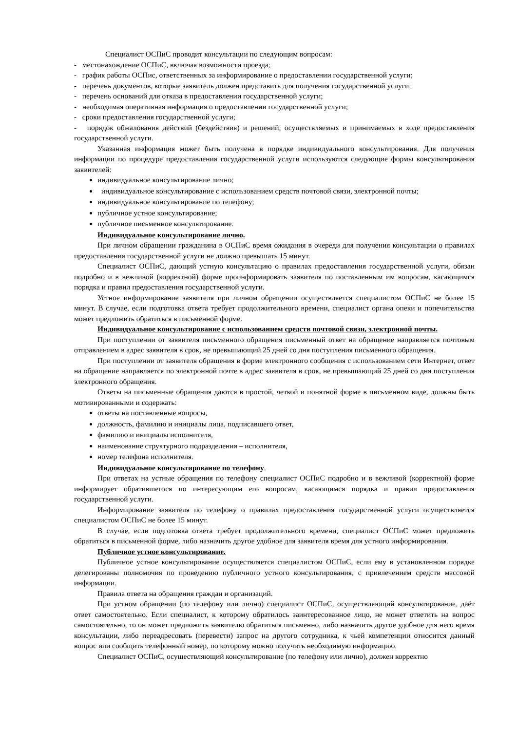Специалист ОСПиС проводит консультации по следующим вопросам:
- местонахождение ОСПиС, включая возможности проезда;
- график работы ОСПис, ответственных за информирование о предоставлении государственной услуги;
- перечень документов, которые заявитель должен представить для получения государственной услуги;
- перечень оснований для отказа в предоставлении государственной услуги;
- необходимая оперативная информация о предоставлении государственной услуги;
- сроки предоставления государственной услуги;
- порядок обжалования действий (бездействия) и решений, осуществляемых и принимаемых в ходе предоставления государственной услуги.
Указанная информация может быть получена в порядке индивидуального консультирования. Для получения информации по процедуре предоставления государственной услуги используются следующие формы консультирования заявителей:
индивидуальное консультирование лично;
индивидуальное консультирование с использованием средств почтовой связи, электронной почты;
индивидуальное консультирование по телефону;
публичное устное консультирование;
публичное письменное консультирование.
Индивидуальное консультирование лично.
При личном обращении гражданина в ОСПиС время ожидания в очереди для получения консультации о правилах предоставления государственной услуги не должно превышать 15 минут.
Специалист ОСПиС, дающий устную консультацию о правилах предоставления государственной услуги, обязан подробно и в вежливой (корректной) форме проинформировать заявителя по поставленным им вопросам, касающимся порядка и правил предоставления государственной услуги.
Устное информирование заявителя при личном обращении осуществляется специалистом ОСПиС не более 15 минут. В случае, если подготовка ответа требует продолжительного времени, специалист органа опеки и попечительства может предложить обратиться в письменной форме.
Индивидуальное консультирование с использованием средств почтовой связи, электронной почты.
При поступлении от заявителя письменного обращения письменный ответ на обращение направляется почтовым отправлением в адрес заявителя в срок, не превышающий 25 дней со дня поступления письменного обращения.
При поступлении от заявителя обращения в форме электронного сообщения с использованием сети Интернет, ответ на обращение направляется по электронной почте в адрес заявителя в срок, не превышающий 25 дней со дня поступления электронного обращения.
Ответы на письменные обращения даются в простой, четкой и понятной форме в письменном виде, должны быть мотивированными и содержать:
ответы на поставленные вопросы,
должность, фамилию и инициалы лица, подписавшего ответ,
фамилию и инициалы исполнителя,
наименование структурного подразделения – исполнителя,
номер телефона исполнителя.
Индивидуальное консультирование по телефону.
При ответах на устные обращения по телефону специалист ОСПиС подробно и в вежливой (корректной) форме информирует обратившегося по интересующим его вопросам, касающимся порядка и правил предоставления государственной услуги.
Информирование заявителя по телефону о правилах предоставления государственной услуги осуществляется специалистом ОСПиС не более 15 минут.
В случае, если подготовка ответа требует продолжительного времени, специалист ОСПиС может предложить обратиться в письменной форме, либо назначить другое удобное для заявителя время для устного информирования.
Публичное устное консультирование.
Публичное устное консультирование осуществляется специалистом ОСПиС, если ему в установленном порядке делегированы полномочия по проведению публичного устного консультирования, с привлечением средств массовой информации.
Правила ответа на обращения граждан и организаций.
При устном обращении (по телефону или лично) специалист ОСПиС, осуществляющий консультирование, даёт ответ самостоятельно. Если специалист, к которому обратилось заинтересованное лицо, не может ответить на вопрос самостоятельно, то он может предложить заявителю обратиться письменно, либо назначить другое удобное для него время консультации, либо переадресовать (перевести) запрос на другого сотрудника, к чьей компетенции относится данный вопрос или сообщить телефонный номер, по которому можно получить необходимую информацию.
Специалист ОСПиС, осуществляющий консультирование (по телефону или лично), должен корректно